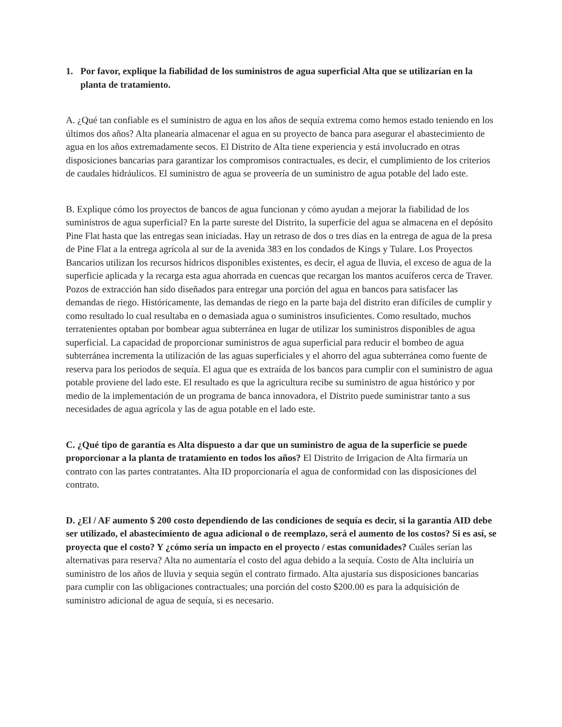1. Por favor, explique la fiabilidad de los suministros de agua superficial Alta que se utilizarían en la planta de tratamiento.
A. ¿Qué tan confiable es el suministro de agua en los años de sequía extrema como hemos estado teniendo en los últimos dos años? Alta planearía almacenar el agua en su proyecto de banca para asegurar el abastecimiento de agua en los años extremadamente secos. El Distrito de Alta tiene experiencia y está involucrado en otras disposiciones bancarias para garantizar los compromisos contractuales, es decir, el cumplimiento de los criterios de caudales hidráulicos. El suministro de agua se proveería de un suministro de agua potable del lado este.
B. Explique cómo los proyectos de bancos de agua funcionan y cómo ayudan a mejorar la fiabilidad de los suministros de agua superficial? En la parte sureste del Distrito, la superficie del agua se almacena en el depósito Pine Flat hasta que las entregas sean iniciadas. Hay un retraso de dos o tres días en la entrega de agua de la presa de Pine Flat a la entrega agrícola al sur de la avenida 383 en los condados de Kings y Tulare. Los Proyectos Bancarios utilizan los recursos hídricos disponibles existentes, es decir, el agua de lluvia, el exceso de agua de la superficie aplicada y la recarga esta agua ahorrada en cuencas que recargan los mantos acuíferos cerca de Traver. Pozos de extracción han sido diseñados para entregar una porción del agua en bancos para satisfacer las demandas de riego. Históricamente, las demandas de riego en la parte baja del distrito eran difíciles de cumplir y como resultado lo cual resultaba en o demasiada agua o suministros insuficientes. Como resultado, muchos terratenientes optaban por bombear agua subterránea en lugar de utilizar los suministros disponibles de agua superficial. La capacidad de proporcionar suministros de agua superficial para reducir el bombeo de agua subterránea incrementa la utilización de las aguas superficiales y el ahorro del agua subterránea como fuente de reserva para los períodos de sequía. El agua que es extraída de los bancos para cumplir con el suministro de agua potable proviene del lado este. El resultado es que la agricultura recibe su suministro de agua histórico y por medio de la implementación de un programa de banca innovadora, el Distrito puede suministrar tanto a sus necesidades de agua agrícola y las de agua potable en el lado este.
C. ¿Qué tipo de garantía es Alta dispuesto a dar que un suministro de agua de la superficie se puede proporcionar a la planta de tratamiento en todos los años? El Distrito de Irrigacion de Alta firmaría un contrato con las partes contratantes. Alta ID proporcionaría el agua de conformidad con las disposiciones del contrato.
D. ¿El / AF aumento $ 200 costo dependiendo de las condiciones de sequía es decir, si la garantía AID debe ser utilizado, el abastecimiento de agua adicional o de reemplazo, será el aumento de los costos? Si es así, se proyecta que el costo? Y ¿cómo sería un impacto en el proyecto / estas comunidades? Cuáles serían las alternativas para reserva? Alta no aumentaría el costo del agua debido a la sequía. Costo de Alta incluiría un suministro de los años de lluvia y sequia según el contrato firmado. Alta ajustaría sus disposiciones bancarias para cumplir con las obligaciones contractuales; una porción del costo $200.00 es para la adquisición de suministro adicional de agua de sequía, si es necesario.